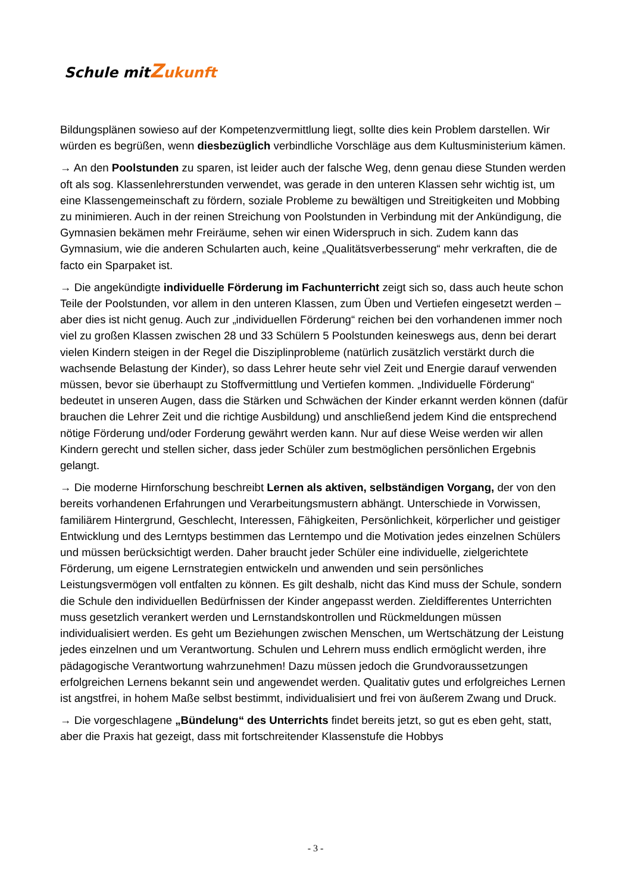Schule mitZukunft
Bildungsplänen sowieso auf der Kompetenzvermittlung liegt, sollte dies kein Problem darstellen. Wir würden es begrüßen, wenn diesbezüglich verbindliche Vorschläge aus dem Kultusministerium kämen.
→ An den Poolstunden zu sparen, ist leider auch der falsche Weg, denn genau diese Stunden werden oft als sog. Klassenlehrerstunden verwendet, was gerade in den unteren Klassen sehr wichtig ist, um eine Klassengemeinschaft zu fördern, soziale Probleme zu bewältigen und Streitigkeiten und Mobbing zu minimieren. Auch in der reinen Streichung von Poolstunden in Verbindung mit der Ankündigung, die Gymnasien bekämen mehr Freiräume, sehen wir einen Widerspruch in sich. Zudem kann das Gymnasium, wie die anderen Schularten auch, keine „Qualitätsverbesserung“ mehr verkraften, die de facto ein Sparpaket ist.
→ Die angekündigte individuelle Förderung im Fachunterricht zeigt sich so, dass auch heute schon Teile der Poolstunden, vor allem in den unteren Klassen, zum Üben und Vertiefen eingesetzt werden – aber dies ist nicht genug. Auch zur „individuellen Förderung“ reichen bei den vorhandenen immer noch viel zu großen Klassen zwischen 28 und 33 Schülern 5 Poolstunden keineswegs aus, denn bei derart vielen Kindern steigen in der Regel die Disziplinprobleme (natürlich zusätzlich verstärkt durch die wachsende Belastung der Kinder), so dass Lehrer heute sehr viel Zeit und Energie darauf verwenden müssen, bevor sie überhaupt zu Stoffvermittlung und Vertiefen kommen. „Individuelle Förderung“ bedeutet in unseren Augen, dass die Stärken und Schwächen der Kinder erkannt werden können (dafür brauchen die Lehrer Zeit und die richtige Ausbildung) und anschließend jedem Kind die entsprechend nötige Förderung und/oder Forderung gewährt werden kann. Nur auf diese Weise werden wir allen Kindern gerecht und stellen sicher, dass jeder Schüler zum bestmöglichen persönlichen Ergebnis gelangt.
→ Die moderne Hirnforschung beschreibt Lernen als aktiven, selbständigen Vorgang, der von den bereits vorhandenen Erfahrungen und Verarbeitungsmustern abhängt. Unterschiede in Vorwissen, familiärem Hintergrund, Geschlecht, Interessen, Fähigkeiten, Persönlichkeit, körperlicher und geistiger Entwicklung und des Lerntyps bestimmen das Lerntempo und die Motivation jedes einzelnen Schülers und müssen berücksichtigt werden. Daher braucht jeder Schüler eine individuelle, zielgerichtete Förderung, um eigene Lernstrategien entwickeln und anwenden und sein persönliches Leistungsvermögen voll entfalten zu können. Es gilt deshalb, nicht das Kind muss der Schule, sondern die Schule den individuellen Bedürfnissen der Kinder angepasst werden. Zieldifferentes Unterrichten muss gesetzlich verankert werden und Lernstandskontrollen und Rückmeldungen müssen individualisiert werden. Es geht um Beziehungen zwischen Menschen, um Wertschätzung der Leistung jedes einzelnen und um Verantwortung. Schulen und Lehrern muss endlich ermöglicht werden, ihre pädagogische Verantwortung wahrzunehmen! Dazu müssen jedoch die Grundvoraussetzungen erfolgreichen Lernens bekannt sein und angewendet werden. Qualitativ gutes und erfolgreiches Lernen ist angstfrei, in hohem Maße selbst bestimmt, individualisiert und frei von äußerem Zwang und Druck.
→ Die vorgeschlagene „Bündelung“ des Unterrichts findet bereits jetzt, so gut es eben geht, statt, aber die Praxis hat gezeigt, dass mit fortschreitender Klassenstufe die Hobbys
- 3 -